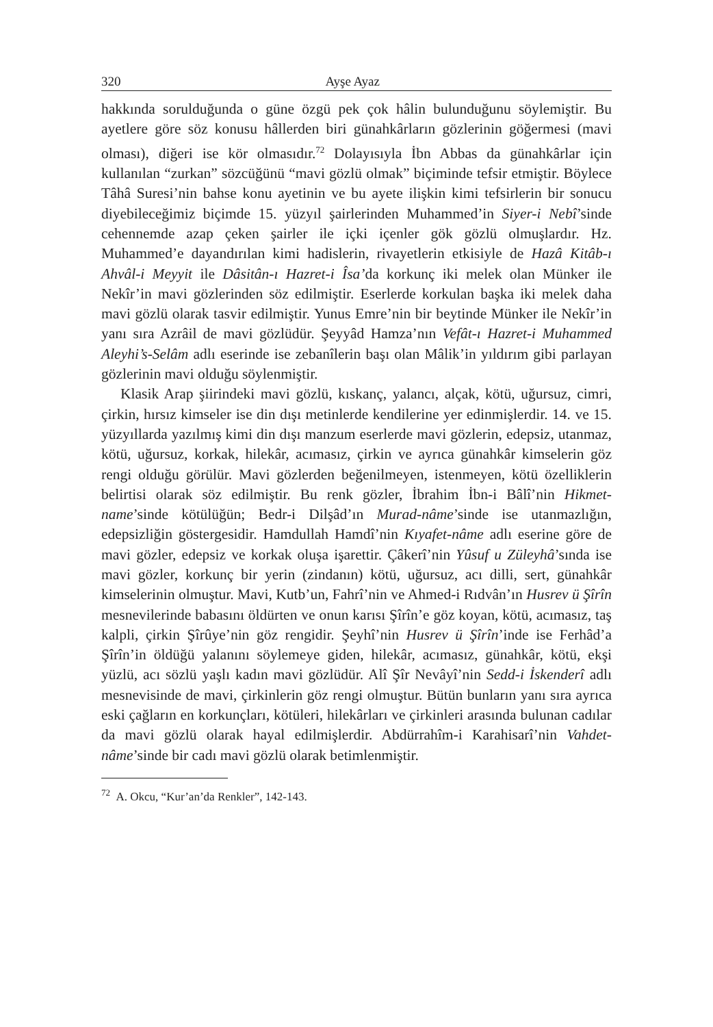320 Ayşe Ayaz
hakkında sorulduğunda o güne özgü pek çok hâlin bulunduğunu söylemiştir. Bu ayetlere göre söz konusu hâllerden biri günahkârların gözlerinin göğermesi (mavi olması), diğeri ise kör olmasıdır.<sup>72</sup> Dolayısıyla İbn Abbas da günahkârlar için kullanılan “zurkan” sözcüğünü “mavi gözlü olmak” biçiminde tefsir etmiştir. Böylece Tâhâ Suresi’nin bahse konu ayetinin ve bu ayete ilişkin kimi tefsirlerin bir sonucu diyebileceğimiz biçimde 15. yüzyıl şairlerinden Muhammed’in Siyer-i Nebî’sinde cehennemde azap çeken şairler ile içki içenler gök gözlü olmuşlardır. Hz. Muhammed’e dayandırılan kimi hadislerin, rivayetlerin etkisiyle de Hazâ Kitâb-ı Ahvâl-i Meyyit ile Dâsitân-ı Hazret-i Îsa’da korkunç iki melek olan Münker ile Nekîr’in mavi gözlerinden söz edilmiştir. Eserlerde korkulan başka iki melek daha mavi gözlü olarak tasvir edilmiştir. Yunus Emre’nin bir beytinde Münker ile Nekîr’in yanı sıra Azrâil de mavi gözlüdür. Şeyyâd Hamza’nın Vefât-ı Hazret-i Muhammed Aleyhi’s-Selâm adlı eserinde ise zebanîlerin başı olan Mâlik’in yıldırım gibi parlayan gözlerinin mavi olduğu söylenmiştir.
Klasik Arap şiirindeki mavi gözlü, kıskanç, yalancı, alçak, kötü, uğursuz, cimri, çirkin, hırsız kimseler ise din dışı metinlerde kendilerine yer edinmişlerdir. 14. ve 15. yüzyıllarda yazılmış kimi din dışı manzum eserlerde mavi gözlerin, edepsiz, utanmaz, kötü, uğursuz, korkak, hilekâr, acımasız, çirkin ve ayrıca günahkâr kimselerin göz rengi olduğu görülür. Mavi gözlerden beğenilmeyen, istenmeyen, kötü özelliklerin belirtisi olarak söz edilmiştir. Bu renk gözler, İbrahim İbn-i Bâlî’nin Hikmet-name’sinde kötülüğün; Bedr-i Dilşâd’ın Murad-nâme’sinde ise utanmazlığın, edepsizliğin göstergesidir. Hamdullah Hamdî’nin Kıyafet-nâme adlı eserine göre de mavi gözler, edepsiz ve korkak oluşa işarettir. Çâkerî’nin Yûsuf u Züleyhâ’sında ise mavi gözler, korkunç bir yerin (zindanın) kötü, uğursuz, acı dilli, sert, günahkâr kimselerinin olmuştur. Mavi, Kutb’un, Fahrî’nin ve Ahmed-i Rıdvân’ın Husrev ü Şîrîn mesnevilerinde babasını öldürten ve onun karısı Şîrîn’e göz koyan, kötü, acımasız, taş kalpli, çirkin Şîrûye’nin göz rengidir. Şeyhî’nin Husrev ü Şîrîn’inde ise Ferhâd’a Şîrîn’in öldüğü yalanını söylemeye giden, hilekâr, acımasız, günahkâr, kötü, ekşi yüzlü, acı sözlü yaşlı kadın mavi gözlüdür. Alî Şîr Nevâyî’nin Sedd-i İskenderî adlı mesnevisinde de mavi, çirkinlerin göz rengi olmuştur. Bütün bunların yanı sıra ayrıca eski çağların en korkunçları, kötüleri, hilekârları ve çirkinleri arasında bulunan cadılar da mavi gözlü olarak hayal edilmişlerdir. Abdürrahîm-i Karahisarî’nin Vahdet-nâme’sinde bir cadı mavi gözlü olarak betimlenmiştir.
<sup>72</sup> A. Okcu, “Kur’an’da Renkler”, 142-143.